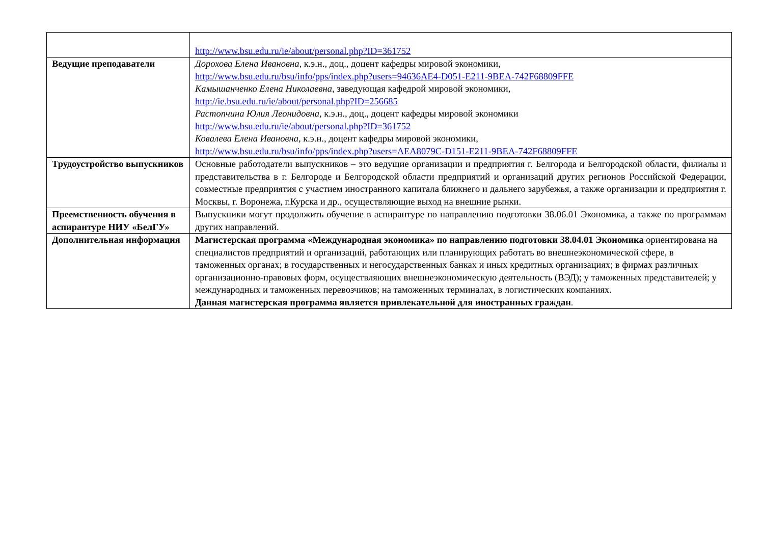| | http://www.bsu.edu.ru/ie/about/personal.php?ID=361752 |
| Ведущие преподаватели | Дорохова Елена Ивановна , к.э.н., доц., доцент кафедры мировой экономики, http://www.bsu.edu.ru/bsu/info/pps/index.php?users=94636AE4-D051-E211-9BEA-742F68809FFE Камышанченко Елена Николаевна , заведующая кафедрой мировой экономики, http://ie.bsu.edu.ru/ie/about/personal.php?ID=256685 Растопчина Юлия Леонидовна , к.э.н., доц., доцент кафедры мировой экономики http://www.bsu.edu.ru/ie/about/personal.php?ID=361752 Ковалева Елена Ивановна , к.э.н., доцент кафедры мировой экономики, http://www.bsu.edu.ru/bsu/info/pps/index.php?users=AEA8079C-D151-E211-9BEA-742F68809FFE |
| Трудоустройство выпускников | Основные работодатели выпускников – это ведущие организации и предприятия г. Белгорода и Белгородской области, филиалы и представительства в г. Белгороде и Белгородской области предприятий и организаций других регионов Российской Федерации, совместные предприятия с участием иностранного капитала ближнего и дальнего зарубежья, а также организации и предприятия г. Москвы, г. Воронежа, г.Курска и др., осуществляющие выход на внешние рынки. |
| Преемственность обучения в аспирантуре НИУ «БелГУ» | Выпускники могут продолжить обучение в аспирантуре по направлению подготовки 38.06.01 Экономика, а также по программам других направлений. |
| Дополнительная информация | Магистерская программа «Международная экономика» по направлению подготовки 38.04.01 Экономика ориентирована на специалистов предприятий и организаций, работающих или планирующих работать во внешнеэкономической сфере, в таможенных органах; в государственных и негосударственных банках и иных кредитных организациях; в фирмах различных организационно-правовых форм, осуществляющих внешнеэкономическую деятельность (ВЭД); у таможенных представителей; у международных и таможенных перевозчиков; на таможенных терминалах, в логистических компаниях. Данная магистерская программа является привлекательной для иностранных граждан . |